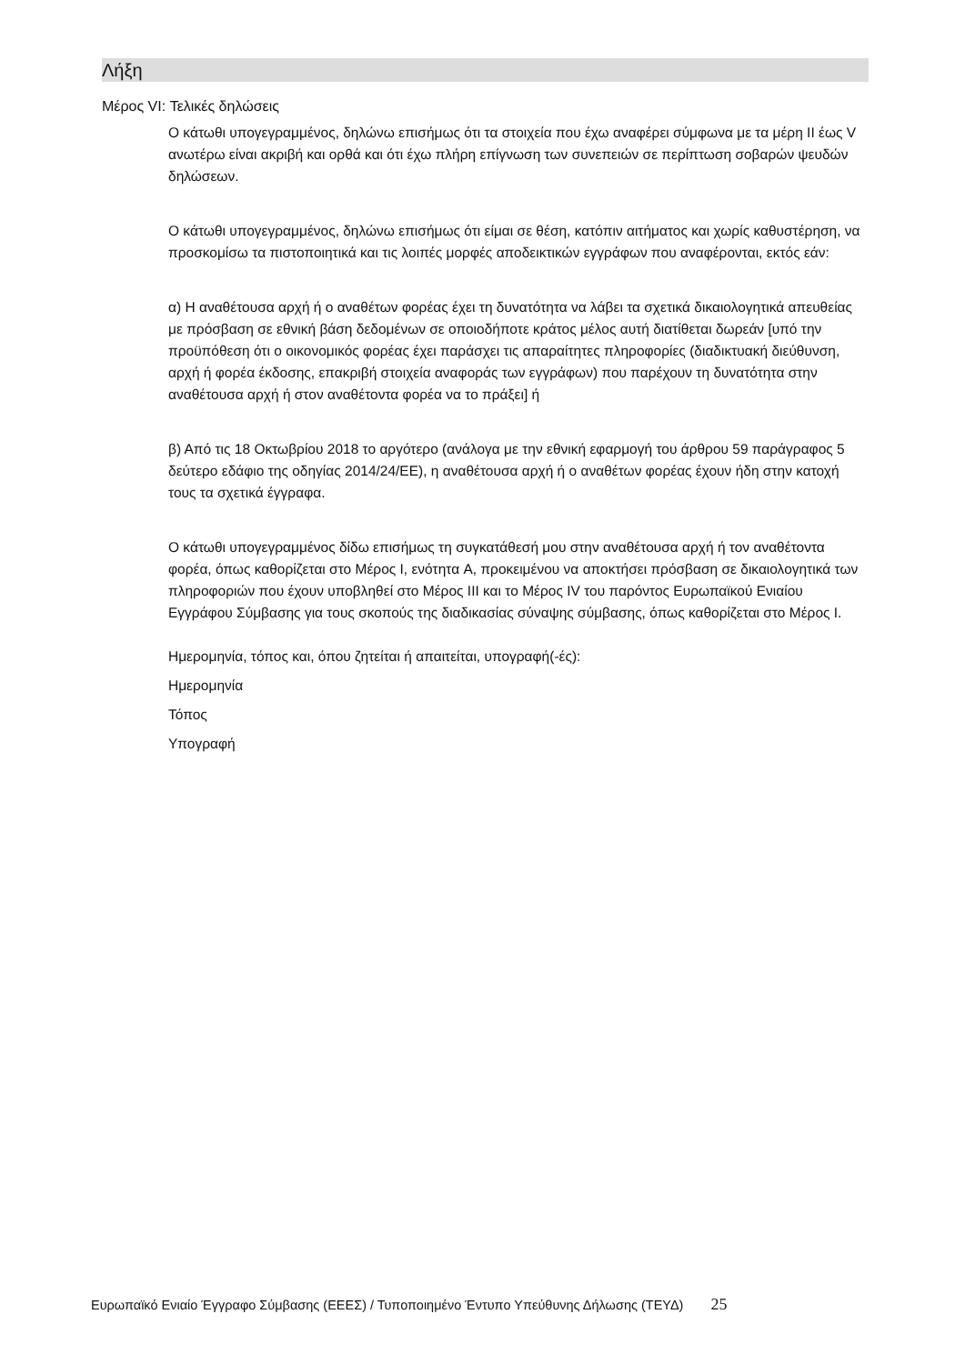Λήξη
Μέρος VI: Τελικές δηλώσεις
Ο κάτωθι υπογεγραμμένος, δηλώνω επισήμως ότι τα στοιχεία που έχω αναφέρει σύμφωνα με τα μέρη II έως V ανωτέρω είναι ακριβή και ορθά και ότι έχω πλήρη επίγνωση των συνεπειών σε περίπτωση σοβαρών ψευδών δηλώσεων.
Ο κάτωθι υπογεγραμμένος, δηλώνω επισήμως ότι είμαι σε θέση, κατόπιν αιτήματος και χωρίς καθυστέρηση, να προσκομίσω τα πιστοποιητικά και τις λοιπές μορφές αποδεικτικών εγγράφων που αναφέρονται, εκτός εάν:
α) Η αναθέτουσα αρχή ή ο αναθέτων φορέας έχει τη δυνατότητα να λάβει τα σχετικά δικαιολογητικά απευθείας με πρόσβαση σε εθνική βάση δεδομένων σε οποιοδήποτε κράτος μέλος αυτή διατίθεται δωρεάν [υπό την προϋπόθεση ότι ο οικονομικός φορέας έχει παράσχει τις απαραίτητες πληροφορίες (διαδικτυακή διεύθυνση, αρχή ή φορέα έκδοσης, επακριβή στοιχεία αναφοράς των εγγράφων) που παρέχουν τη δυνατότητα στην αναθέτουσα αρχή ή στον αναθέτοντα φορέα να το πράξει] ή
β) Από τις 18 Οκτωβρίου 2018 το αργότερο (ανάλογα με την εθνική εφαρμογή του άρθρου 59 παράγραφος 5 δεύτερο εδάφιο της οδηγίας 2014/24/ΕΕ), η αναθέτουσα αρχή ή ο αναθέτων φορέας έχουν ήδη στην κατοχή τους τα σχετικά έγγραφα.
Ο κάτωθι υπογεγραμμένος δίδω επισήμως τη συγκατάθεσή μου στην αναθέτουσα αρχή ή τον αναθέτοντα φορέα, όπως καθορίζεται στο Μέρος I, ενότητα A, προκειμένου να αποκτήσει πρόσβαση σε δικαιολογητικά των πληροφοριών που έχουν υποβληθεί στο Μέρος III και το Μέρος IV του παρόντος Ευρωπαϊκού Ενιαίου Εγγράφου Σύμβασης για τους σκοπούς της διαδικασίας σύναψης σύμβασης, όπως καθορίζεται στο Μέρος I.
Ημερομηνία, τόπος και, όπου ζητείται ή απαιτείται, υπογραφή(-ές):
Ημερομηνία
Τόπος
Υπογραφή
Ευρωπαϊκό Ενιαίο Έγγραφο Σύμβασης (ΕΕΕΣ) / Τυποποιημένο Έντυπο Υπεύθυνης Δήλωσης (ΤΕΥΔ) 25